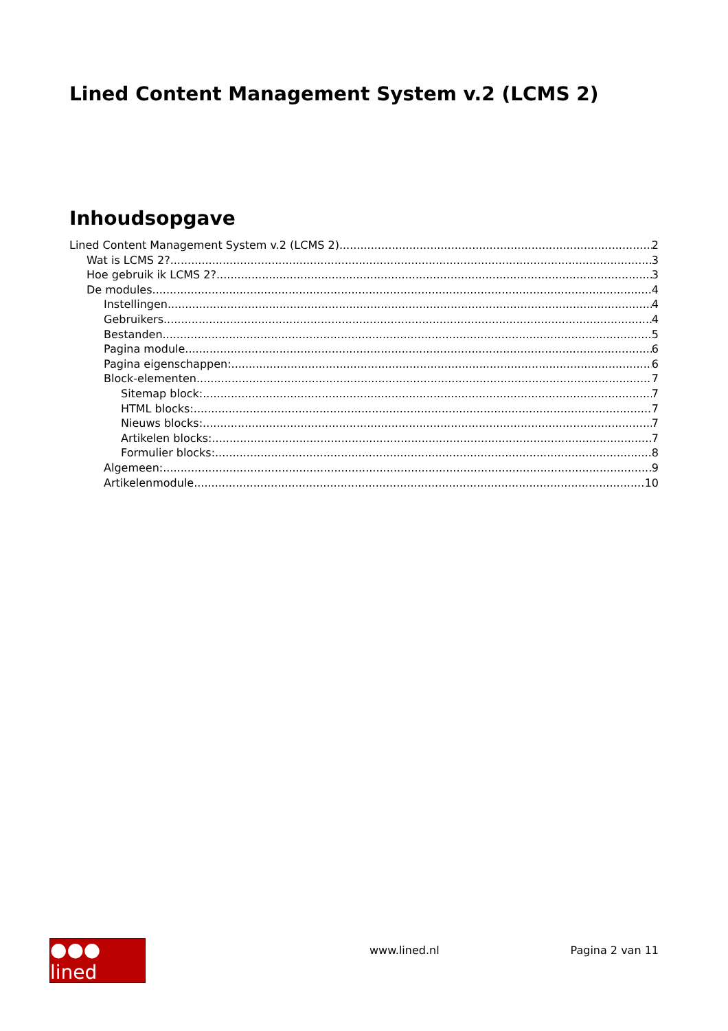Lined Content Management System v.2 (LCMS 2)
Inhoudsopgave
Lined Content Management System v.2 (LCMS 2) 2
Wat is LCMS 2? 3
Hoe gebruik ik LCMS 2? 3
De modules 4
Instellingen 4
Gebruikers 4
Bestanden 5
Pagina module 6
Pagina eigenschappen: 6
Block-elementen 7
Sitemap block: 7
HTML blocks: 7
Nieuws blocks: 7
Artikelen blocks: 7
Formulier blocks: 8
Algemeen: 9
Artikelenmodule 10
●●● lined
www.lined.nl Pagina 2 van 11